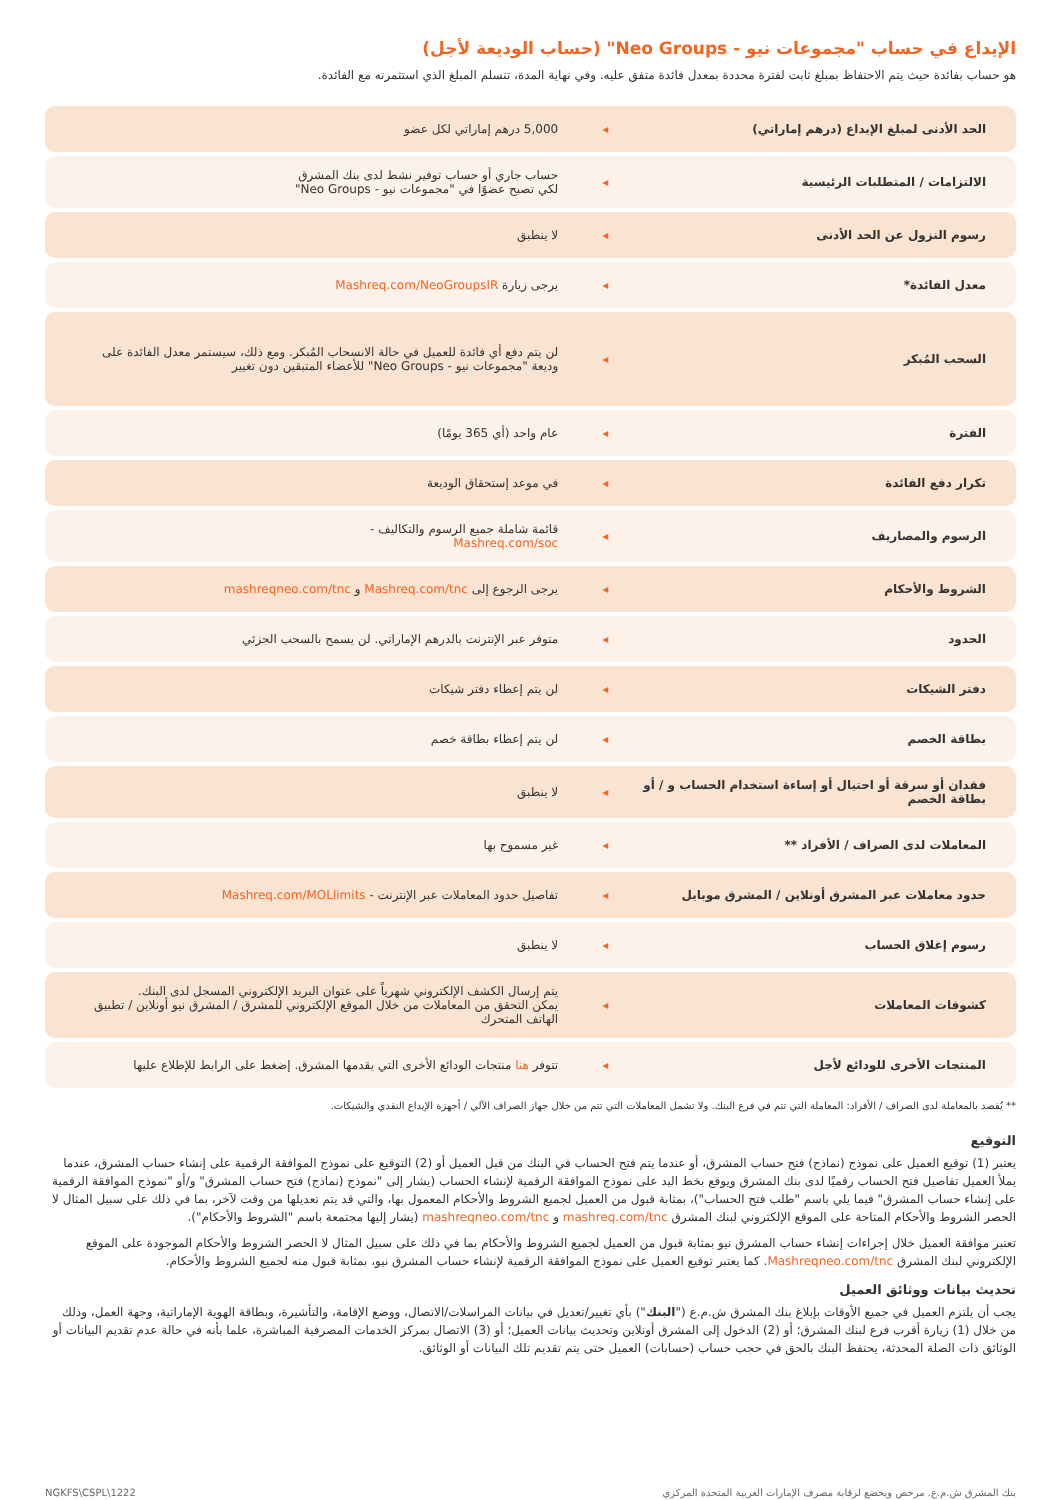الإيداع في حساب "مجموعات نيو - Neo Groups" (حساب الوديعة لأجل)
هو حساب بفائدة حيث يتم الاحتفاظ بمبلغ ثابت لفترة محددة بمعدل فائدة متفق عليه. وفي نهاية المدة، تتسلم المبلغ الذي استثمرته مع الفائدة.
| الحد الأدنى لمبلغ الإيداع (درهم إماراتي) | ◂ | 5,000 درهم إماراتي لكل عضو |
| الالتزامات / المتطلبات الرئيسية | ◂ | حساب جاري أو حساب توفير نشط لدى بنك المشرق لكي تصبح عضوًا في "مجموعات نيو - Neo Groups" |
| رسوم النزول عن الحد الأدنى | ◂ | لا ينطبق |
| معدل الفائدة* | ◂ | يرجى زيارة Mashreq.com/NeoGroupsIR |
| السحب المُبكر | ◂ | لن يتم دفع أي فائدة للعميل في حالة الانسحاب المُبكر. ومع ذلك، سيستمر معدل الفائدة على وديعة "مجموعات نيو - Neo Groups" للأعضاء المتبقين دون تغيير |
| الفترة | ◂ | عام واحد (أي 365 يومًا) |
| تكرار دفع الفائدة | ◂ | في موعد إستحقاق الوديعة |
| الرسوم والمصاريف | ◂ | قائمة شاملة جميع الرسوم والتكاليف - Mashreq.com/soc |
| الشروط والأحكام | ◂ | يرجى الرجوع إلى Mashreq.com/tnc و mashreqneo.com/tnc |
| الحدود | ◂ | متوفر عبر الإنترنت بالدرهم الإماراتي. لن يسمح بالسحب الجزئي |
| دفتر الشيكات | ◂ | لن يتم إعطاء دفتر شيكات |
| بطاقة الخصم | ◂ | لن يتم إعطاء بطاقة خصم |
| فقدان أو سرقة أو احتيال أو إساءة استخدام الحساب و / أو بطاقة الخصم | ◂ | لا ينطبق |
| المعاملات لدى الصراف / الأفراد ** | ◂ | غير مسموح بها |
| حدود معاملات عبر المشرق أونلاين / المشرق موبايل | ◂ | تفاصيل حدود المعاملات عبر الإنترنت - Mashreq.com/MOLlimits |
| رسوم إغلاق الحساب | ◂ | لا ينطبق |
| كشوفات المعاملات | ◂ | يتم إرسال الكشف الإلكتروني شهرياً على عنوان البريد الإلكتروني المسجل لدى البنك. يمكن التحقق من المعاملات من خلال الموقع الإلكتروني للمشرق / المشرق نيو أونلاين / تطبيق الهاتف المتحرك |
| المنتجات الأخرى للودائع لأجل | ◂ | تتوفر هنا منتجات الودائع الأخرى التي يقدمها المشرق. إضغط على الرابط للإطلاع عليها |
** يُقصد بالمعاملة لدى الصراف / الأفراد: المعاملة التي تتم في فرع البنك. ولا تشمل المعاملات التي تتم من خلال جهاز الصراف الآلي / أجهزة الإيداع النقدي والشيكات.
التوقيع
يعتبر (1) توقيع العميل على نموذج (نماذج) فتح حساب المشرق، أو عندما يتم فتح الحساب في البنك من قبل العميل أو (2) التوقيع على نموذج الموافقة الرقمية على إنشاء حساب المشرق، عندما يملأ العميل تفاصيل فتح الحساب رقميًا لدى بنك المشرق ويوقع بخط اليد على نموذج الموافقة الرقمية لإنشاء الحساب (يشار إلى "نموذج (نماذج) فتح حساب المشرق" و/أو "نموذج الموافقة الرقمية على إنشاء حساب المشرق" فيما يلي باسم "طلب فتح الحساب")، بمثابة قبول من العميل لجميع الشروط والأحكام المعمول بها، والتي قد يتم تعديلها من وقت لآخر، بما في ذلك على سبيل المثال لا الحصر الشروط والأحكام المتاحة على الموقع الإلكتروني لبنك المشرق mashreq.com/tnc و mashreqneo.com/tnc (يشار إليها مجتمعة باسم "الشروط والأحكام").
تعتبر موافقة العميل خلال إجراءات إنشاء حساب المشرق نيو بمثابة قبول من العميل لجميع الشروط والأحكام بما في ذلك على سبيل المثال لا الحصر الشروط والأحكام الموجودة على الموقع الإلكتروني لبنك المشرق Mashreqneo.com/tnc. كما يعتبر توقيع العميل على نموذج الموافقة الرقمية لإنشاء حساب المشرق نيو، بمثابة قبول منه لجميع الشروط والأحكام.
تحديث بيانات ووثائق العميل
يجب أن يلتزم العميل في جميع الأوقات بإبلاغ بنك المشرق ش.م.ع ("البنك") بأي تغيير/تعديل في بيانات المراسلات/الاتصال، ووضع الإقامة، والتأشيرة، وبطاقة الهوية الإماراتية، وجهة العمل، وذلك من خلال (1) زيارة أقرب فرع لبنك المشرق؛ أو (2) الدخول إلى المشرق أونلاين وتحديث بيانات العميل؛ أو (3) الاتصال بمركز الخدمات المصرفية المباشرة، علما بأنه في حالة عدم تقديم البيانات أو الوثائق ذات الصلة المحدثة، يحتفظ البنك بالحق في حجب حساب (حسابات) العميل حتى يتم تقديم تلك البيانات أو الوثائق.
بنك المشرق ش.م.ع. مرخص ويخضع لرقابة مصرف الإمارات العربية المتحدة المركزي NGKFS\CSPL\1222